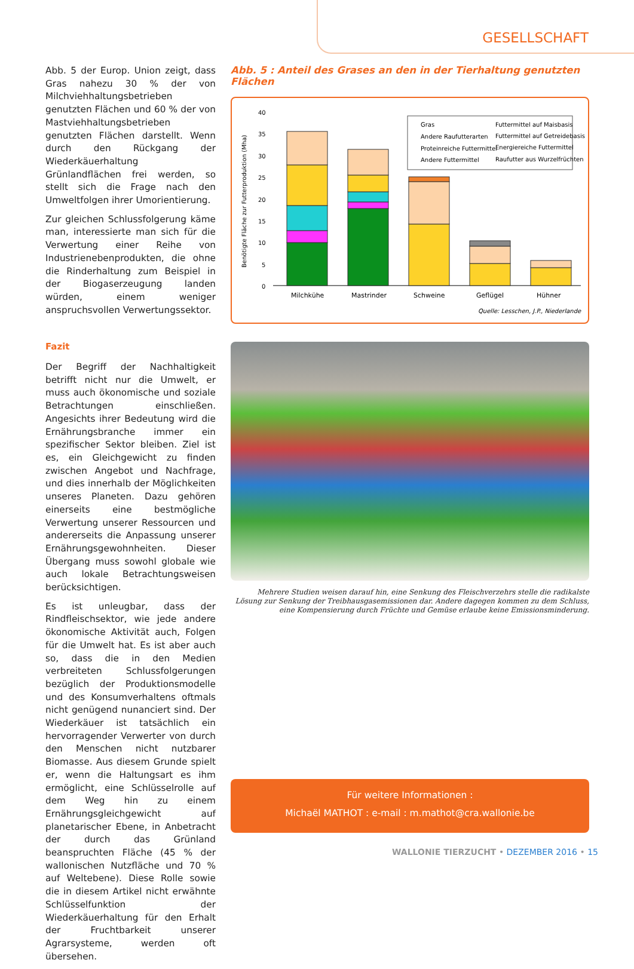GESELLSCHAFT
Abb. 5 der Europ. Union zeigt, dass Gras nahezu 30 % der von Milchviehhaltungsbetrieben genutzten Flächen und 60 % der von Mastviehhaltungsbetrieben genutzten Flächen darstellt. Wenn durch den Rückgang der Wiederkäuerhaltung Grünlandflächen frei werden, so stellt sich die Frage nach den Umweltfolgen ihrer Umorientierung.
Zur gleichen Schlussfolgerung käme man, interessierte man sich für die Verwertung einer Reihe von Industrienebenprodukten, die ohne die Rinderhaltung zum Beispiel in der Biogaserzeugung landen würden, einem weniger anspruchsvollen Verwertungssektor.
Fazit
Der Begriff der Nachhaltigkeit betrifft nicht nur die Umwelt, er muss auch ökonomische und soziale Betrachtungen einschließen. Angesichts ihrer Bedeutung wird die Ernährungsbranche immer ein spezifischer Sektor bleiben. Ziel ist es, ein Gleichgewicht zu finden zwischen Angebot und Nachfrage, und dies innerhalb der Möglichkeiten unseres Planeten. Dazu gehören einerseits eine bestmögliche Verwertung unserer Ressourcen und andererseits die Anpassung unserer Ernährungsgewohnheiten. Dieser Übergang muss sowohl globale wie auch lokale Betrachtungsweisen berücksichtigen.
Es ist unleugbar, dass der Rindfleischsektor, wie jede andere ökonomische Aktivität auch, Folgen für die Umwelt hat. Es ist aber auch so, dass die in den Medien verbreiteten Schlussfolgerungen bezüglich der Produktionsmodelle und des Konsumverhaltens oftmals nicht genügend nunanciert sind. Der Wiederkäuer ist tatsächlich ein hervorragender Verwerter von durch den Menschen nicht nutzbarer Biomasse. Aus diesem Grunde spielt er, wenn die Haltungsart es ihm ermöglicht, eine Schlüsselrolle auf dem Weg hin zu einem Ernährungsgleichgewicht auf planetarischer Ebene, in Anbetracht der durch das Grünland beanspruchten Fläche (45 % der wallonischen Nutzfläche und 70 % auf Weltebene). Diese Rolle sowie die in diesem Artikel nicht erwähnte Schlüsselfunktion der Wiederkäuerhaltung für den Erhalt der Fruchtbarkeit unserer Agrarsysteme, werden oft übersehen.
Abb. 5 : Anteil des Grases an den in der Tierhaltung genutzten Flächen
Benötigte Fläche zur Futterproduktion (Mha)
40
35
30
25
20
15
10
5
0
Gras
Futtermittel auf Maisbasis
Andere Raufutterarten
Futtermittel auf Getreidebasis
Proteinreiche Futtermittel
Energiereiche Futtermittel
Andere Futtermittel
Raufutter aus Wurzelfrüchten
Milchkühe
Mastrinder
Schweine
Geflügel
Hühner
Quelle: Lesschen, J.P., Niederlande
Mehrere Studien weisen darauf hin, eine Senkung des Fleischverzehrs stelle die radikalste Lösung zur Senkung der Treibhausgasemissionen dar. Andere dagegen kommen zu dem Schluss, eine Kompensierung durch Früchte und Gemüse erlaube keine Emissionsminderung.
Für weitere Informationen :
Michaël MATHOT : e-mail : m.mathot@cra.wallonie.be
WALLONIE TIERZUCHT • DEZEMBER 2016 • 15